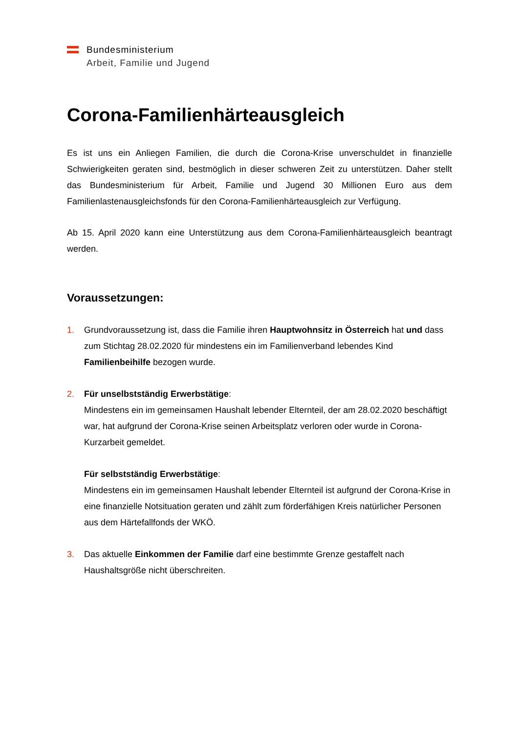Bundesministerium
Arbeit, Familie und Jugend
Corona-Familienhärteausgleich
Es ist uns ein Anliegen Familien, die durch die Corona-Krise unverschuldet in finanzielle Schwierigkeiten geraten sind, bestmöglich in dieser schweren Zeit zu unterstützen. Daher stellt das Bundesministerium für Arbeit, Familie und Jugend 30 Millionen Euro aus dem Familienlastenausgleichsfonds für den Corona-Familienhärteausgleich zur Verfügung.
Ab 15. April 2020 kann eine Unterstützung aus dem Corona-Familienhärteausgleich beantragt werden.
Voraussetzungen:
1. Grundvoraussetzung ist, dass die Familie ihren Hauptwohnsitz in Österreich hat und dass zum Stichtag 28.02.2020 für mindestens ein im Familienverband lebendes Kind Familienbeihilfe bezogen wurde.
2.
Für unselbstständig Erwerbstätige:
Mindestens ein im gemeinsamen Haushalt lebender Elternteil, der am 28.02.2020 beschäftigt war, hat aufgrund der Corona-Krise seinen Arbeitsplatz verloren oder wurde in Corona-Kurzarbeit gemeldet.
Für selbstständig Erwerbstätige:
Mindestens ein im gemeinsamen Haushalt lebender Elternteil ist aufgrund der Corona-Krise in eine finanzielle Notsituation geraten und zählt zum förderfähigen Kreis natürlicher Personen aus dem Härtefallfonds der WKÖ.
3. Das aktuelle Einkommen der Familie darf eine bestimmte Grenze gestaffelt nach Haushaltsgröße nicht überschreiten.